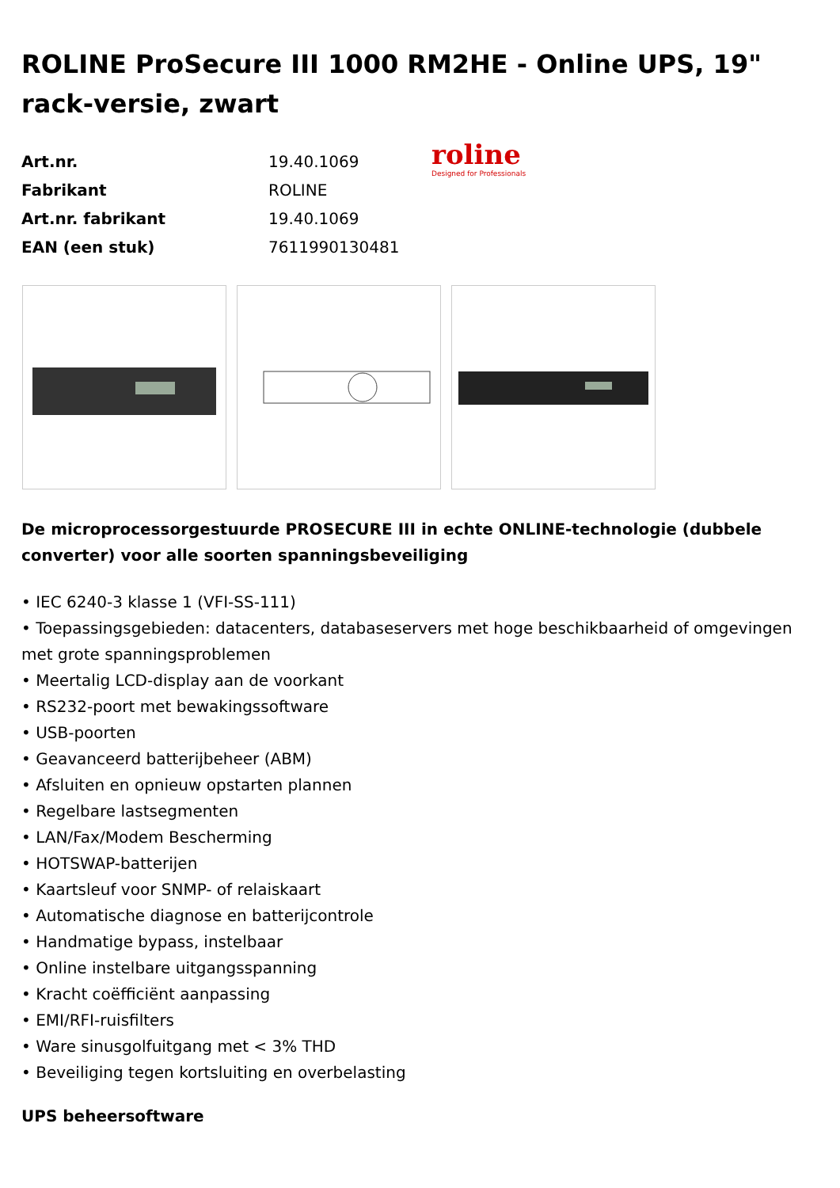ROLINE ProSecure III 1000 RM2HE - Online UPS, 19" rack-versie, zwart
| Art.nr. | 19.40.1069 |
| Fabrikant | ROLINE |
| Art.nr. fabrikant | 19.40.1069 |
| EAN (een stuk) | 7611990130481 |
roline
Designed for Professionals
De microprocessorgestuurde PROSECURE III in echte ONLINE-technologie (dubbele converter) voor alle soorten spanningsbeveiliging
• IEC 6240-3 klasse 1 (VFI-SS-111)
• Toepassingsgebieden: datacenters, databaseservers met hoge beschikbaarheid of omgevingen met grote spanningsproblemen
• Meertalig LCD-display aan de voorkant
• RS232-poort met bewakingssoftware
• USB-poorten
• Geavanceerd batterijbeheer (ABM)
• Afsluiten en opnieuw opstarten plannen
• Regelbare lastsegmenten
• LAN/Fax/Modem Bescherming
• HOTSWAP-batterijen
• Kaartsleuf voor SNMP- of relaiskaart
• Automatische diagnose en batterijcontrole
• Handmatige bypass, instelbaar
• Online instelbare uitgangsspanning
• Kracht coëfficiënt aanpassing
• EMI/RFI-ruisfilters
• Ware sinusgolfuitgang met < 3% THD
• Beveiliging tegen kortsluiting en overbelasting
UPS beheersoftware